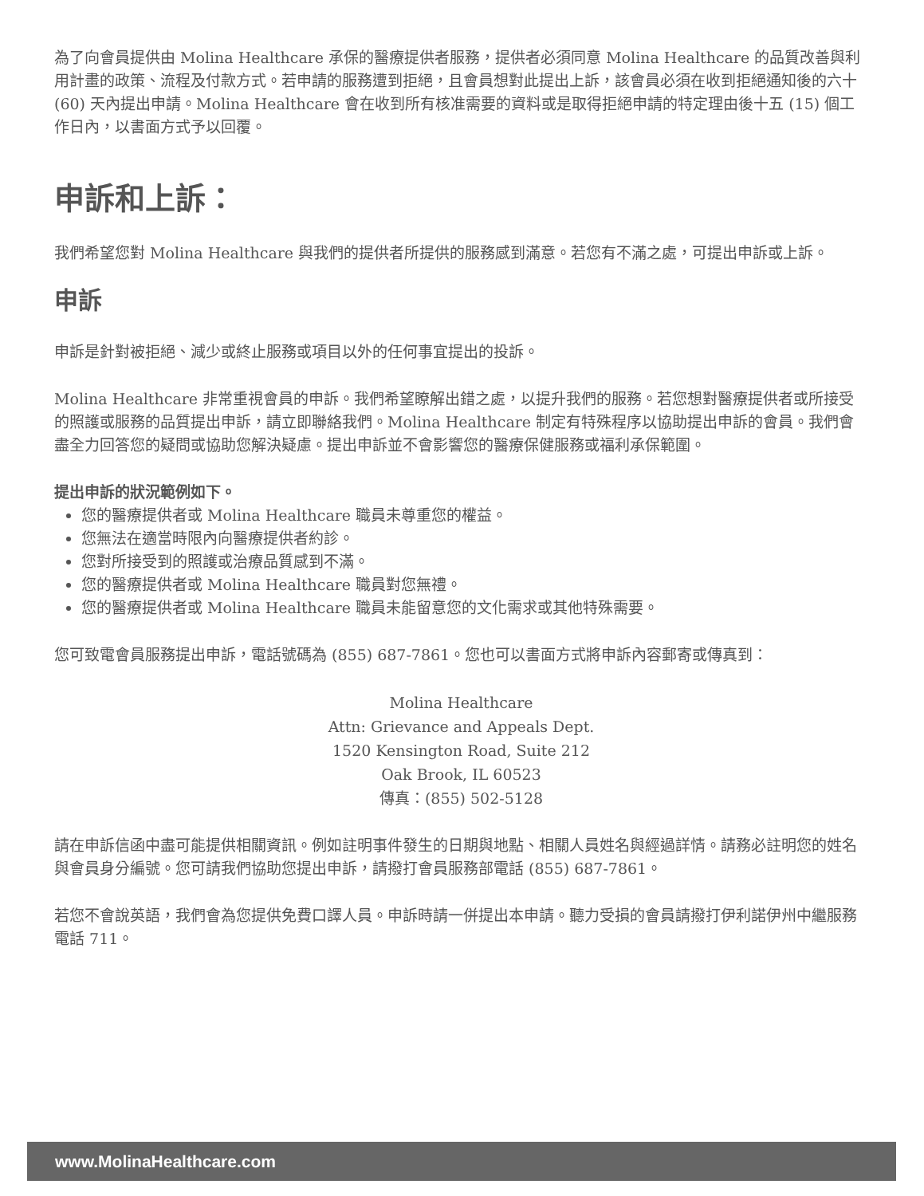為了向會員提供由 Molina Healthcare 承保的醫療提供者服務，提供者必須同意 Molina Healthcare 的品質改善與利用計畫的政策、流程及付款方式。若申請的服務遭到拒絕，且會員想對此提出上訴，該會員必須在收到拒絕通知後的六十 (60) 天內提出申請。Molina Healthcare 會在收到所有核准需要的資料或是取得拒絕申請的特定理由後十五 (15) 個工作日內，以書面方式予以回覆。
申訴和上訴：
我們希望您對 Molina Healthcare 與我們的提供者所提供的服務感到滿意。若您有不滿之處，可提出申訴或上訴。
申訴
申訴是針對被拒絕、減少或終止服務或項目以外的任何事宜提出的投訴。
Molina Healthcare 非常重視會員的申訴。我們希望瞭解出錯之處，以提升我們的服務。若您想對醫療提供者或所接受的照護或服務的品質提出申訴，請立即聯絡我們。Molina Healthcare 制定有特殊程序以協助提出申訴的會員。我們會盡全力回答您的疑問或協助您解決疑慮。提出申訴並不會影響您的醫療保健服務或福利承保範圍。
提出申訴的狀況範例如下。
您的醫療提供者或 Molina Healthcare 職員未尊重您的權益。
您無法在適當時限內向醫療提供者約診。
您對所接受到的照護或治療品質感到不滿。
您的醫療提供者或 Molina Healthcare 職員對您無禮。
您的醫療提供者或 Molina Healthcare 職員未能留意您的文化需求或其他特殊需要。
您可致電會員服務提出申訴，電話號碼為 (855) 687-7861。您也可以書面方式將申訴內容郵寄或傳真到：
Molina Healthcare
Attn: Grievance and Appeals Dept.
1520 Kensington Road, Suite 212
Oak Brook, IL 60523
傳真：(855) 502-5128
請在申訴信函中盡可能提供相關資訊。例如註明事件發生的日期與地點、相關人員姓名與經過詳情。請務必註明您的姓名與會員身分編號。您可請我們協助您提出申訴，請撥打會員服務部電話 (855) 687-7861。
若您不會說英語，我們會為您提供免費口譯人員。申訴時請一併提出本申請。聽力受損的會員請撥打伊利諾伊州中繼服務電話 711。
www.MolinaHealthcare.com